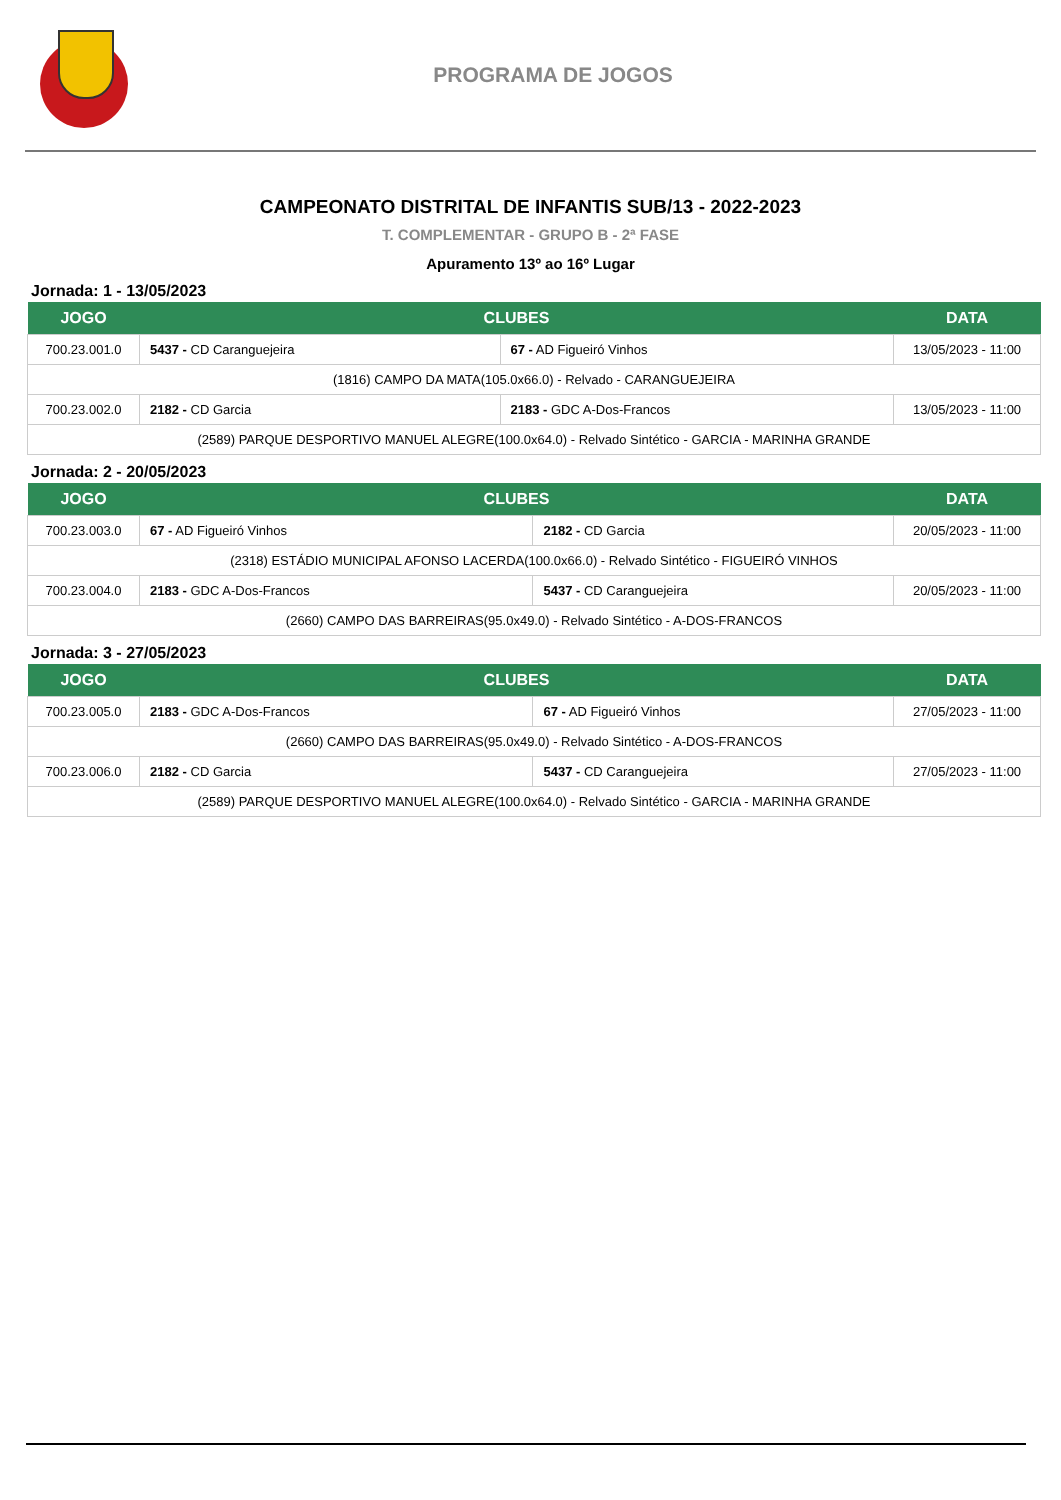PROGRAMA DE JOGOS
CAMPEONATO DISTRITAL DE INFANTIS SUB/13 - 2022-2023
T. COMPLEMENTAR - GRUPO B - 2ª FASE
Apuramento 13º ao 16º Lugar
Jornada: 1 - 13/05/2023
| JOGO | CLUBES | | DATA |
| --- | --- | --- | --- |
| 700.23.001.0 | 5437 - CD Caranguejeira | 67 - AD Figueiró Vinhos | 13/05/2023 - 11:00 |
| (1816) CAMPO DA MATA(105.0x66.0) - Relvado - CARANGUEJEIRA | | | |
| 700.23.002.0 | 2182 - CD Garcia | 2183 - GDC A-Dos-Francos | 13/05/2023 - 11:00 |
| (2589) PARQUE DESPORTIVO MANUEL ALEGRE(100.0x64.0) - Relvado Sintético - GARCIA - MARINHA GRANDE | | | |
Jornada: 2 - 20/05/2023
| JOGO | CLUBES | | DATA |
| --- | --- | --- | --- |
| 700.23.003.0 | 67 - AD Figueiró Vinhos | 2182 - CD Garcia | 20/05/2023 - 11:00 |
| (2318) ESTÁDIO MUNICIPAL AFONSO LACERDA(100.0x66.0) - Relvado Sintético - FIGUEIRÓ VINHOS | | | |
| 700.23.004.0 | 2183 - GDC A-Dos-Francos | 5437 - CD Caranguejeira | 20/05/2023 - 11:00 |
| (2660) CAMPO DAS BARREIRAS(95.0x49.0) - Relvado Sintético - A-DOS-FRANCOS | | | |
Jornada: 3 - 27/05/2023
| JOGO | CLUBES | | DATA |
| --- | --- | --- | --- |
| 700.23.005.0 | 2183 - GDC A-Dos-Francos | 67 - AD Figueiró Vinhos | 27/05/2023 - 11:00 |
| (2660) CAMPO DAS BARREIRAS(95.0x49.0) - Relvado Sintético - A-DOS-FRANCOS | | | |
| 700.23.006.0 | 2182 - CD Garcia | 5437 - CD Caranguejeira | 27/05/2023 - 11:00 |
| (2589) PARQUE DESPORTIVO MANUEL ALEGRE(100.0x64.0) - Relvado Sintético - GARCIA - MARINHA GRANDE | | | |